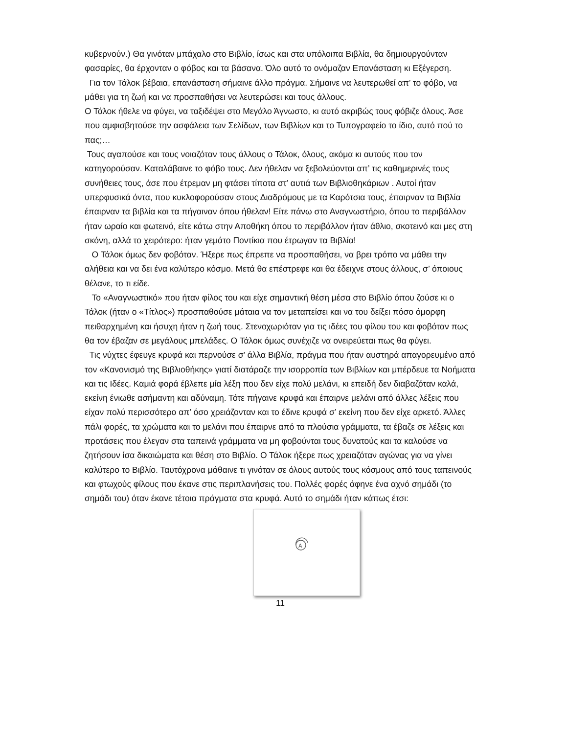κυβερνούν.) Θα γινόταν μπάχαλο στο Βιβλίο, ίσως και στα υπόλοιπα Βιβλία, θα δημιουργούνταν φασαρίες, θα έρχονταν ο φόβος και τα βάσανα. Όλο αυτό το ονόμαζαν Επανάσταση κι Εξέγερση.
Για τον Τάλοκ βέβαια, επανάσταση σήμαινε άλλο πράγμα. Σήμαινε να λευτερωθεί απ’ το φόβο, να μάθει για τη ζωή και να προσπαθήσει να λευτερώσει και τους άλλους.
Ο Τάλοκ ήθελε να φύγει, να ταξιδέψει στο Μεγάλο Άγνωστο, κι αυτό ακριβώς τους φόβιζε όλους. Άσε που αμφισβητούσε την ασφάλεια των Σελίδων, των Βιβλίων και το Τυπογραφείο το ίδιο, αυτό πού το πας;…
Τους αγαπούσε και τους νοιαζόταν τους άλλους ο Τάλοκ, όλους, ακόμα κι αυτούς που τον κατηγορούσαν. Καταλάβαινε το φόβο τους. Δεν ήθελαν να ξεβολεύονται απ’ τις καθημερινές τους συνήθειες τους, άσε που έτρεμαν μη φτάσει τίποτα στ’ αυτιά των Βιβλιοθηκάριων . Αυτοί ήταν υπερφυσικά όντα, που κυκλοφορούσαν στους Διαδρόμους με τα Καρότσια τους, έπαιρναν τα Βιβλία έπαιρναν τα βιβλία και τα πήγαιναν όπου ήθελαν! Είτε πάνω στο Αναγνωστήριο, όπου το περιβάλλον ήταν ωραίο και φωτεινό, είτε κάτω στην Αποθήκη όπου το περιβάλλον ήταν άθλιο, σκοτεινό και μες στη σκόνη, αλλά το χειρότερο: ήταν γεμάτο Ποντίκια που έτρωγαν τα Βιβλία!
Ο Τάλοκ όμως δεν φοβόταν. Ήξερε πως έπρεπε να προσπαθήσει, να βρει τρόπο να μάθει την αλήθεια και να δει ένα καλύτερο κόσμο. Μετά θα επέστρεφε και θα έδειχνε στους άλλους, σ’ όποιους θέλανε, το τι είδε.
Το «Αναγνωστικό» που ήταν φίλος του και είχε σημαντική θέση μέσα στο Βιβλίο όπου ζούσε κι ο Τάλοκ (ήταν ο «Τίτλος») προσπαθούσε μάταια να τον μεταπείσει και να του δείξει πόσο όμορφη πειθαρχημένη και ήσυχη ήταν η ζωή τους. Στενοχωριόταν για τις ιδέες του φίλου του και φοβόταν πως θα τον έβαζαν σε μεγάλους μπελάδες. Ο Τάλοκ όμως συνέχιζε να ονειρεύεται πως θα φύγει.
Τις νύχτες έφευγε κρυφά και περνούσε σ’ άλλα Βιβλία, πράγμα που ήταν αυστηρά απαγορευμένο από τον «Κανονισμό της Βιβλιοθήκης» γιατί διατάραζε την ισορροπία των Βιβλίων και μπέρδευε τα Νοήματα και τις Ιδέες. Καμιά φορά έβλεπε μία λέξη που δεν είχε πολύ μελάνι, κι επειδή δεν διαβαζόταν καλά, εκείνη ένιωθε ασήμαντη και αδύναμη. Τότε πήγαινε κρυφά και έπαιρνε μελάνι από άλλες λέξεις που είχαν πολύ περισσότερο απ’ όσο χρειάζονταν και το έδινε κρυφά σ’ εκείνη που δεν είχε αρκετό. Άλλες πάλι φορές, τα χρώματα και το μελάνι που έπαιρνε από τα πλούσια γράμματα, τα έβαζε σε λέξεις και προτάσεις που έλεγαν στα ταπεινά γράμματα να μη φοβούνται τους δυνατούς και τα καλούσε να ζητήσουν ίσα δικαιώματα και θέση στο Βιβλίο. Ο Τάλοκ ήξερε πως χρειαζόταν αγώνας για να γίνει καλύτερο το Βιβλίο. Ταυτόχρονα μάθαινε τι γινόταν σε όλους αυτούς τους κόσμους από τους ταπεινούς και φτωχούς φίλους που έκανε στις περιπλανήσεις του. Πολλές φορές άφηνε ένα αχνό σημάδι (το σημάδι του) όταν έκανε τέτοια πράγματα στα κρυφά. Αυτό το σημάδι ήταν κάπως έτσι:
A
11